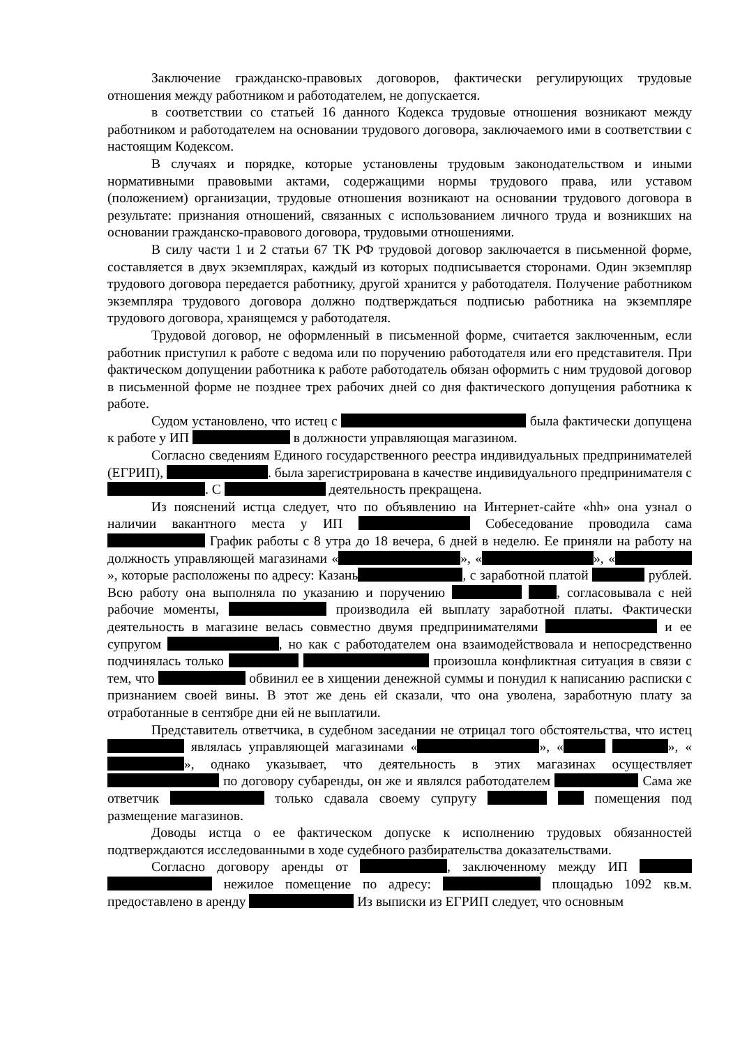Заключение гражданско-правовых договоров, фактически регулирующих трудовые отношения между работником и работодателем, не допускается.
в соответствии со статьей 16 данного Кодекса трудовые отношения возникают между работником и работодателем на основании трудового договора, заключаемого ими в соответствии с настоящим Кодексом.
В случаях и порядке, которые установлены трудовым законодательством и иными нормативными правовыми актами, содержащими нормы трудового права, или уставом (положением) организации, трудовые отношения возникают на основании трудового договора в результате: признания отношений, связанных с использованием личного труда и возникших на основании гражданско-правового договора, трудовыми отношениями.
В силу части 1 и 2 статьи 67 ТК РФ трудовой договор заключается в письменной форме, составляется в двух экземплярах, каждый из которых подписывается сторонами. Один экземпляр трудового договора передается работнику, другой хранится у работодателя. Получение работником экземпляра трудового договора должно подтверждаться подписью работника на экземпляре трудового договора, хранящемся у работодателя.
Трудовой договор, не оформленный в письменной форме, считается заключенным, если работник приступил к работе с ведома или по поручению работодателя или его представителя. При фактическом допущении работника к работе работодатель обязан оформить с ним трудовой договор в письменной форме не позднее трех рабочих дней со дня фактического допущения работника к работе.
Судом установлено, что истец с была фактически допущена к работе у ИП в должности управляющая магазином.
Согласно сведениям Единого государственного реестра индивидуальных предпринимателей (ЕГРИП), . была зарегистрирована в качестве индивидуального предпринимателя с . С деятельность прекращена.
Из пояснений истца следует, что по объявлению на Интернет-сайте «hh» она узнал о наличии вакантного места у ИП Собеседование проводила сама График работы с 8 утра до 18 вечера, 6 дней в неделю. Ее приняли на работу на должность управляющей магазинами « », « », « », которые расположены по адресу: Казань , с заработной платой рублей. Всю работу она выполняла по указанию и поручению , согласовывала с ней рабочие моменты, производила ей выплату заработной платы. Фактически деятельность в магазине велась совместно двумя предпринимателями и ее супругом , но как с работодателем она взаимодействовала и непосредственно подчинялась только произошла конфликтная ситуация в связи с тем, что обвинил ее в хищении денежной суммы и понудил к написанию расписки с признанием своей вины. В этот же день ей сказали, что она уволена, заработную плату за отработанные в сентябре дни ей не выплатили.
Представитель ответчика, в судебном заседании не отрицал того обстоятельства, что истец являлась управляющей магазинами « », « », « », однако указывает, что деятельность в этих магазинах осуществляет по договору субаренды, он же и являлся работодателем Сама же ответчик только сдавала своему супругу помещения под размещение магазинов.
Доводы истца о ее фактическом допуске к исполнению трудовых обязанностей подтверждаются исследованными в ходе судебного разбирательства доказательствами.
Согласно договору аренды от , заключенному между ИП нежилое помещение по адресу: площадью 1092 кв.м. предоставлено в аренду Из выписки из ЕГРИП следует, что основным